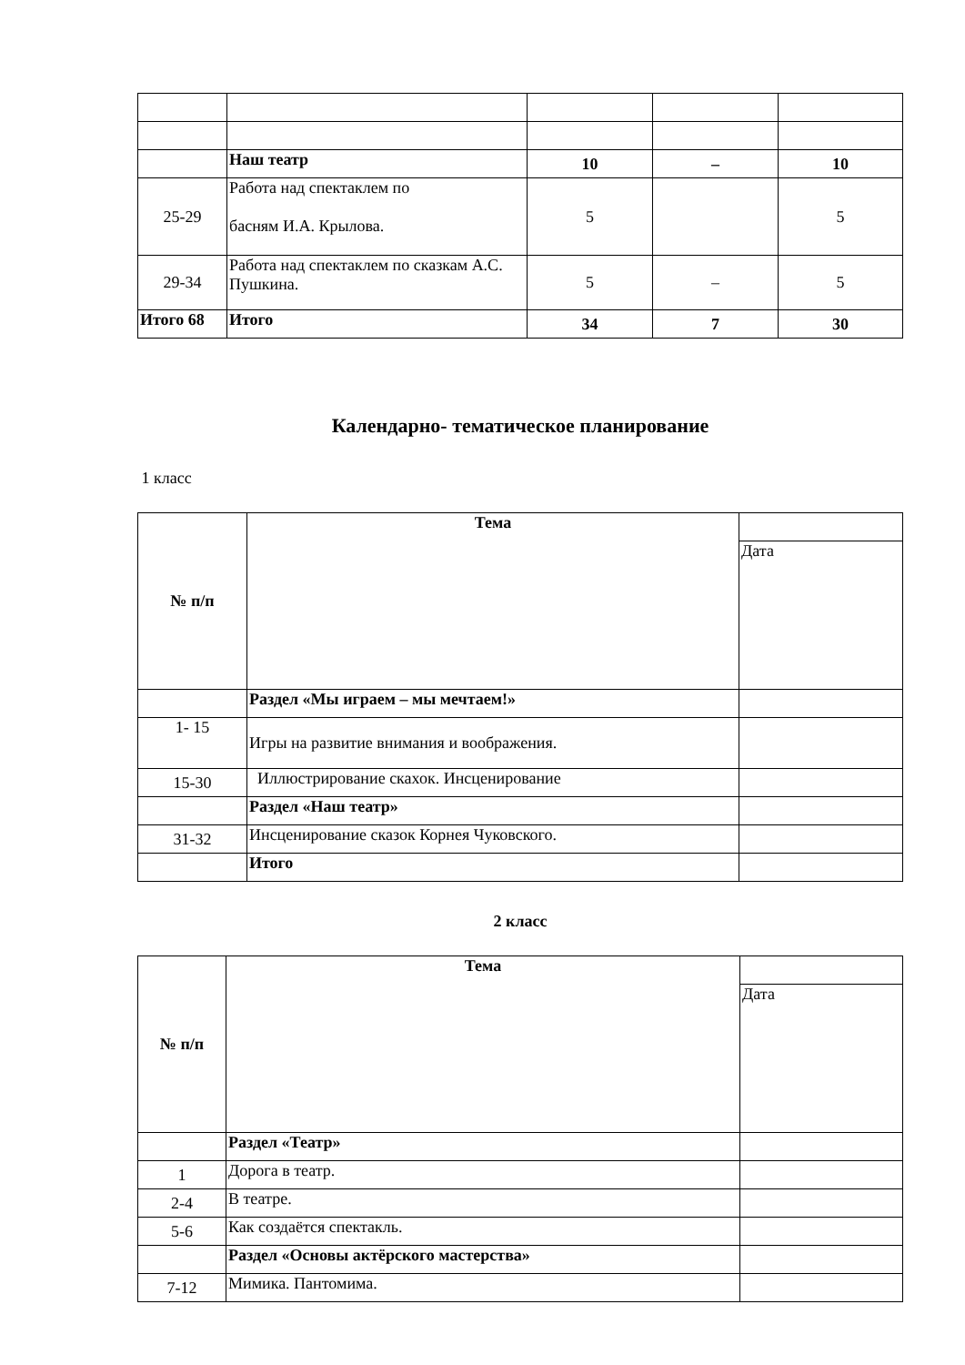| | Наш театр | 10 | – | 10 |
| 25-29 | Работа над спектаклем по басням И.А. Крылова. | 5 | | 5 |
| 29-34 | Работа над спектаклем по сказкам А.С. Пушкина. | 5 | – | 5 |
| Итого 68 | Итого | 34 | 7 | 30 |
Календарно- тематическое планирование
1 класс
| № п/п | Тема | |
| | | Дата |
| | Раздел «Мы играем – мы мечтаем!» | |
| 1- 15 | Игры на развитие внимания и воображения. | |
| 15-30 | Иллюстрирование скахок. Инсценирование | |
| | Раздел «Наш театр» | |
| 31-32 | Инсценирование сказок Корнея Чуковского. | |
| | Итого | |
2 класс
| № п/п | Тема | |
| | | Дата |
| | Раздел «Театр» | |
| 1 | Дорога в театр. | |
| 2-4 | В театре. | |
| 5-6 | Как создаётся спектакль. | |
| | Раздел «Основы актёрского мастерства» | |
| 7-12 | Мимика. Пантомима. | |